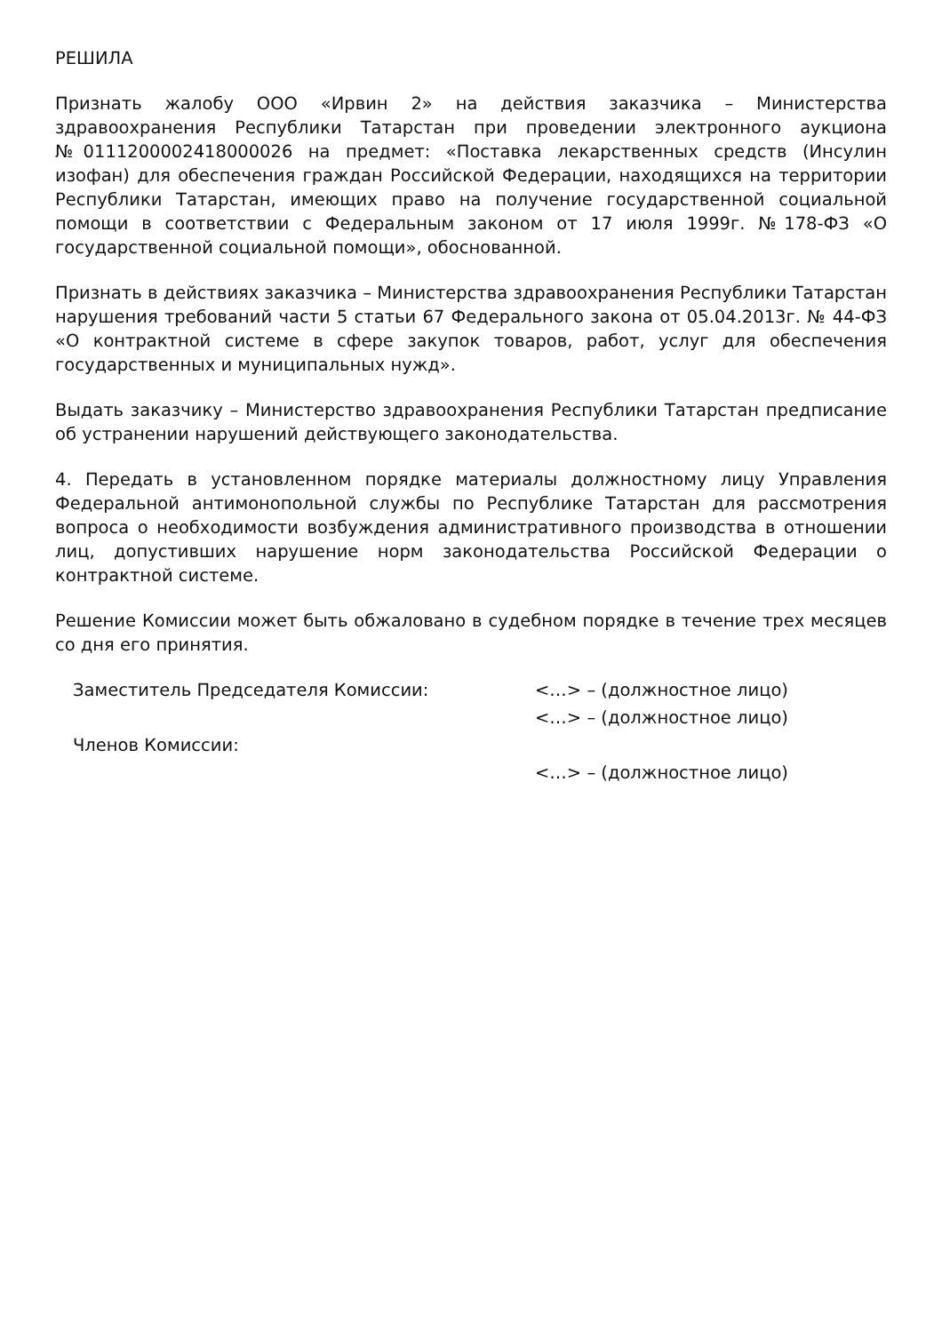РЕШИЛА
Признать жалобу ООО «Ирвин 2» на действия заказчика – Министерства здравоохранения Республики Татарстан при проведении электронного аукциона №0111200002418000026 на предмет: «Поставка лекарственных средств (Инсулин изофан) для обеспечения граждан Российской Федерации, находящихся на территории Республики Татарстан, имеющих право на получение государственной социальной помощи в соответствии с Федеральным законом от 17 июля 1999г. №178-ФЗ «О государственной социальной помощи», обоснованной.
Признать в действиях заказчика – Министерства здравоохранения Республики Татарстан нарушения требований части 5 статьи 67 Федерального закона от 05.04.2013г. № 44-ФЗ «О контрактной системе в сфере закупок товаров, работ, услуг для обеспечения государственных и муниципальных нужд».
Выдать заказчику – Министерство здравоохранения Республики Татарстан предписание об устранении нарушений действующего законодательства.
4. Передать в установленном порядке материалы должностному лицу Управления Федеральной антимонопольной службы по Республике Татарстан для рассмотрения вопроса о необходимости возбуждения административного производства в отношении лиц, допустивших нарушение норм законодательства Российской Федерации о контрактной системе.
Решение Комиссии может быть обжаловано в судебном порядке в течение трех месяцев со дня его принятия.
Заместитель Председателя Комиссии:
<…> – (должностное лицо)
<…> – (должностное лицо)
Членов Комиссии:
<…> – (должностное лицо)